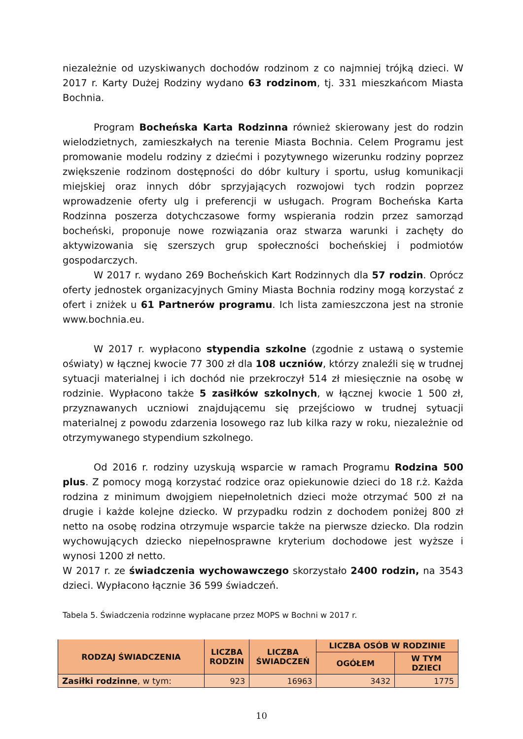niezależnie od uzyskiwanych dochodów rodzinom z co najmniej trójką dzieci. W 2017 r. Karty Dużej Rodziny wydano 63 rodzinom, tj. 331 mieszkańcom Miasta Bochnia.
Program Bocheńska Karta Rodzinna również skierowany jest do rodzin wielodzietnych, zamieszkałych na terenie Miasta Bochnia. Celem Programu jest promowanie modelu rodziny z dziećmi i pozytywnego wizerunku rodziny poprzez zwiększenie rodzinom dostępności do dóbr kultury i sportu, usług komunikacji miejskiej oraz innych dóbr sprzyjających rozwojowi tych rodzin poprzez wprowadzenie oferty ulg i preferencji w usługach. Program Bocheńska Karta Rodzinna poszerza dotychczasowe formy wspierania rodzin przez samorząd bocheński, proponuje nowe rozwiązania oraz stwarza warunki i zachęty do aktywizowania się szerszych grup społeczności bocheńskiej i podmiotów gospodarczych.
W 2017 r. wydano 269 Bocheńskich Kart Rodzinnych dla 57 rodzin. Oprócz oferty jednostek organizacyjnych Gminy Miasta Bochnia rodziny mogą korzystać z ofert i zniżek u 61 Partnerów programu. Ich lista zamieszczona jest na stronie www.bochnia.eu.
W 2017 r. wypłacono stypendia szkolne (zgodnie z ustawą o systemie oświaty) w łącznej kwocie 77 300 zł dla 108 uczniów, którzy znaleźli się w trudnej sytuacji materialnej i ich dochód nie przekroczył 514 zł miesięcznie na osobę w rodzinie. Wypłacono także 5 zasiłków szkolnych, w łącznej kwocie 1 500 zł, przyznawanych uczniowi znajdującemu się przejściowo w trudnej sytuacji materialnej z powodu zdarzenia losowego raz lub kilka razy w roku, niezależnie od otrzymywanego stypendium szkolnego.
Od 2016 r. rodziny uzyskują wsparcie w ramach Programu Rodzina 500 plus. Z pomocy mogą korzystać rodzice oraz opiekunowie dzieci do 18 r.ż. Każda rodzina z minimum dwojgiem niepełnoletnich dzieci może otrzymać 500 zł na drugie i każde kolejne dziecko. W przypadku rodzin z dochodem poniżej 800 zł netto na osobę rodzina otrzymuje wsparcie także na pierwsze dziecko. Dla rodzin wychowujących dziecko niepełnosprawne kryterium dochodowe jest wyższe i wynosi 1200 zł netto.
W 2017 r. ze świadczenia wychowawczego skorzystało 2400 rodzin, na 3543 dzieci. Wypłacono łącznie 36 599 świadczeń.
Tabela 5. Świadczenia rodzinne wypłacane przez MOPS w Bochni w 2017 r.
| RODZAJ ŚWIADCZENIA | LICZBA RODZIN | LICZBA ŚWIADCZEŃ | LICZBA OSÓB W RODZINIE | |
| --- | --- | --- | --- | --- |
| | | | OGÓŁEM | W TYM DZIECI |
| Zasiłki rodzinne , w tym: | 923 | 16963 | 3432 | 1775 |
10